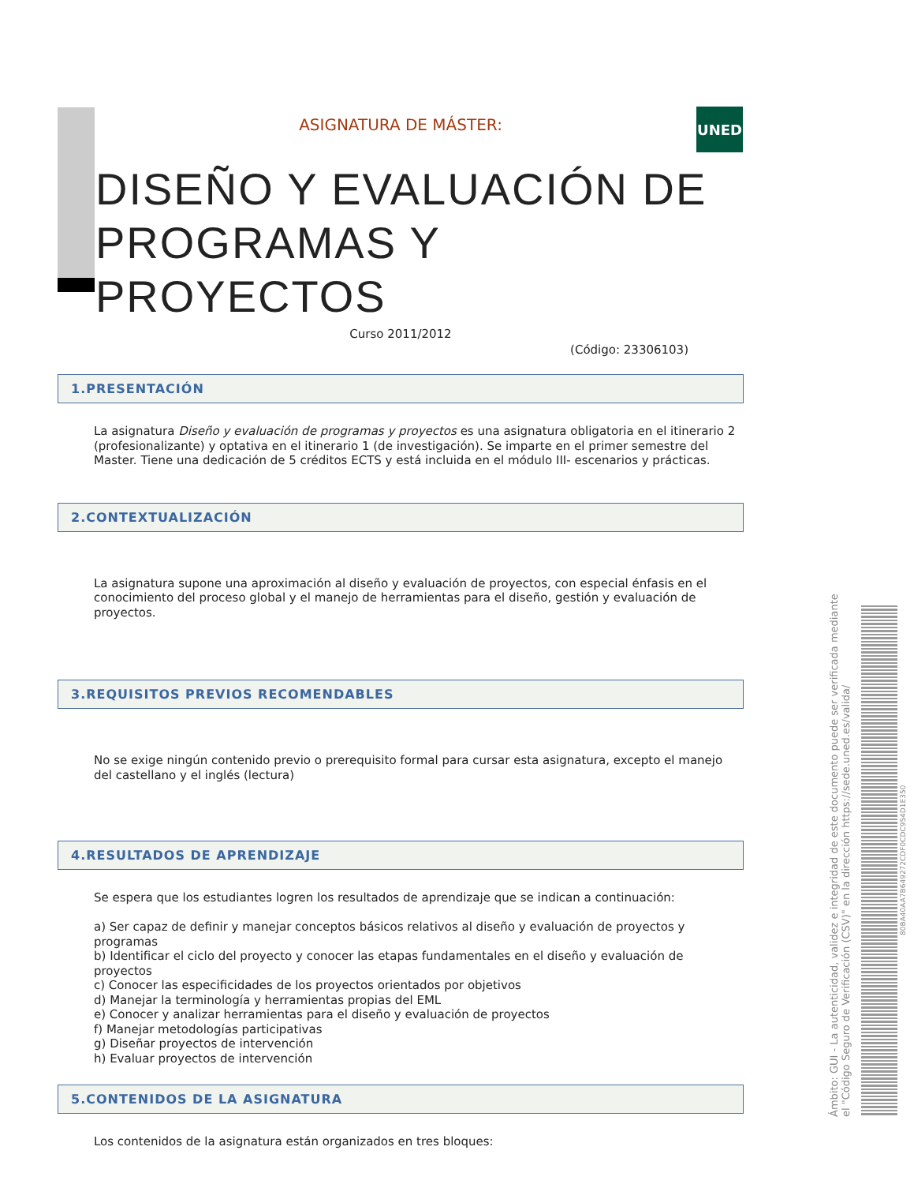UNED
ASIGNATURA DE MÁSTER:
DISEÑO Y EVALUACIÓN DE
PROGRAMAS Y PROYECTOS
Curso 2011/2012
(Código: 23306103)
1.PRESENTACIÓN
La asignatura Diseño y evaluación de programas y proyectos es una asignatura obligatoria en el itinerario 2 (profesionalizante) y optativa en el itinerario 1 (de investigación). Se imparte en el primer semestre del Master. Tiene una dedicación de 5 créditos ECTS y está incluida en el módulo III- escenarios y prácticas.
2.CONTEXTUALIZACIÓN
La asignatura supone una aproximación al diseño y evaluación de proyectos, con especial énfasis en el conocimiento del proceso global y el manejo de herramientas para el diseño, gestión y evaluación de proyectos.
3.REQUISITOS PREVIOS RECOMENDABLES
No se exige ningún contenido previo o prerequisito formal para cursar esta asignatura, excepto el manejo del castellano y el inglés (lectura)
4.RESULTADOS DE APRENDIZAJE
Se espera que los estudiantes logren los resultados de aprendizaje que se indican a continuación:
a) Ser capaz de definir y manejar conceptos básicos relativos al diseño y evaluación de proyectos y programas
b) Identificar el ciclo del proyecto y conocer las etapas fundamentales en el diseño y evaluación de proyectos
c) Conocer las especificidades de los proyectos orientados por objetivos
d) Manejar la terminología y herramientas propias del EML
e) Conocer y analizar herramientas para el diseño y evaluación de proyectos
f) Manejar metodologías participativas
g) Diseñar proyectos de intervención
h) Evaluar proyectos de intervención
5.CONTENIDOS DE LA ASIGNATURA
Los contenidos de la asignatura están organizados en tres bloques:
Ámbito: GUI - La autenticidad, validez e integridad de este documento puede ser verificada mediante
el "Código Seguro de Verificación (CSV)" en la dirección https://sede.uned.es/valida/
80BA40AA7B649272CDF0CDC954D1E350